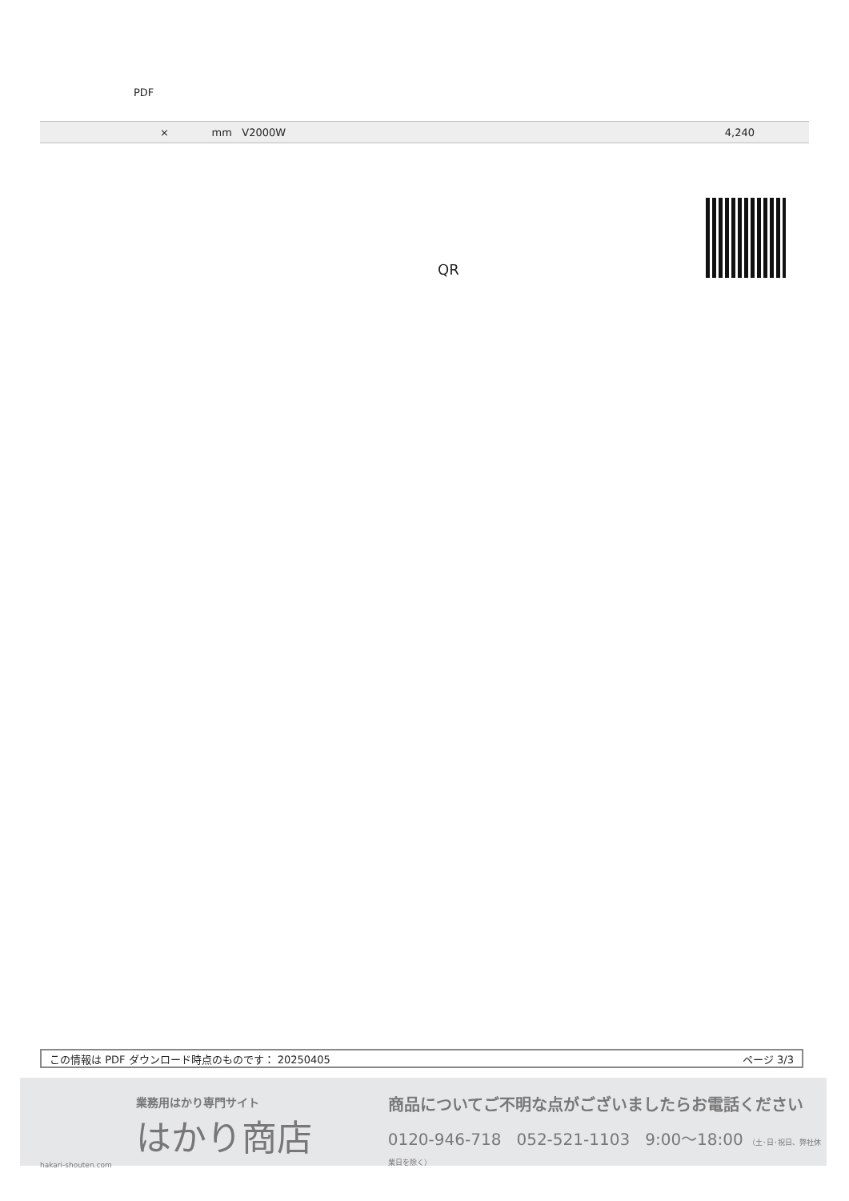PDF
| × mm V2000W | 4,240 |
QR
この情報は PDF ダウンロード時点のものです： 20250405 ページ 3/3
業務用はかり専門サイト
はかり商店
hakari-shouten.com
商品についてご不明な点がございましたらお電話ください
0120-946-718 052-521-1103 9:00〜18:00 （土･日･祝日、弊社休業日を除く）